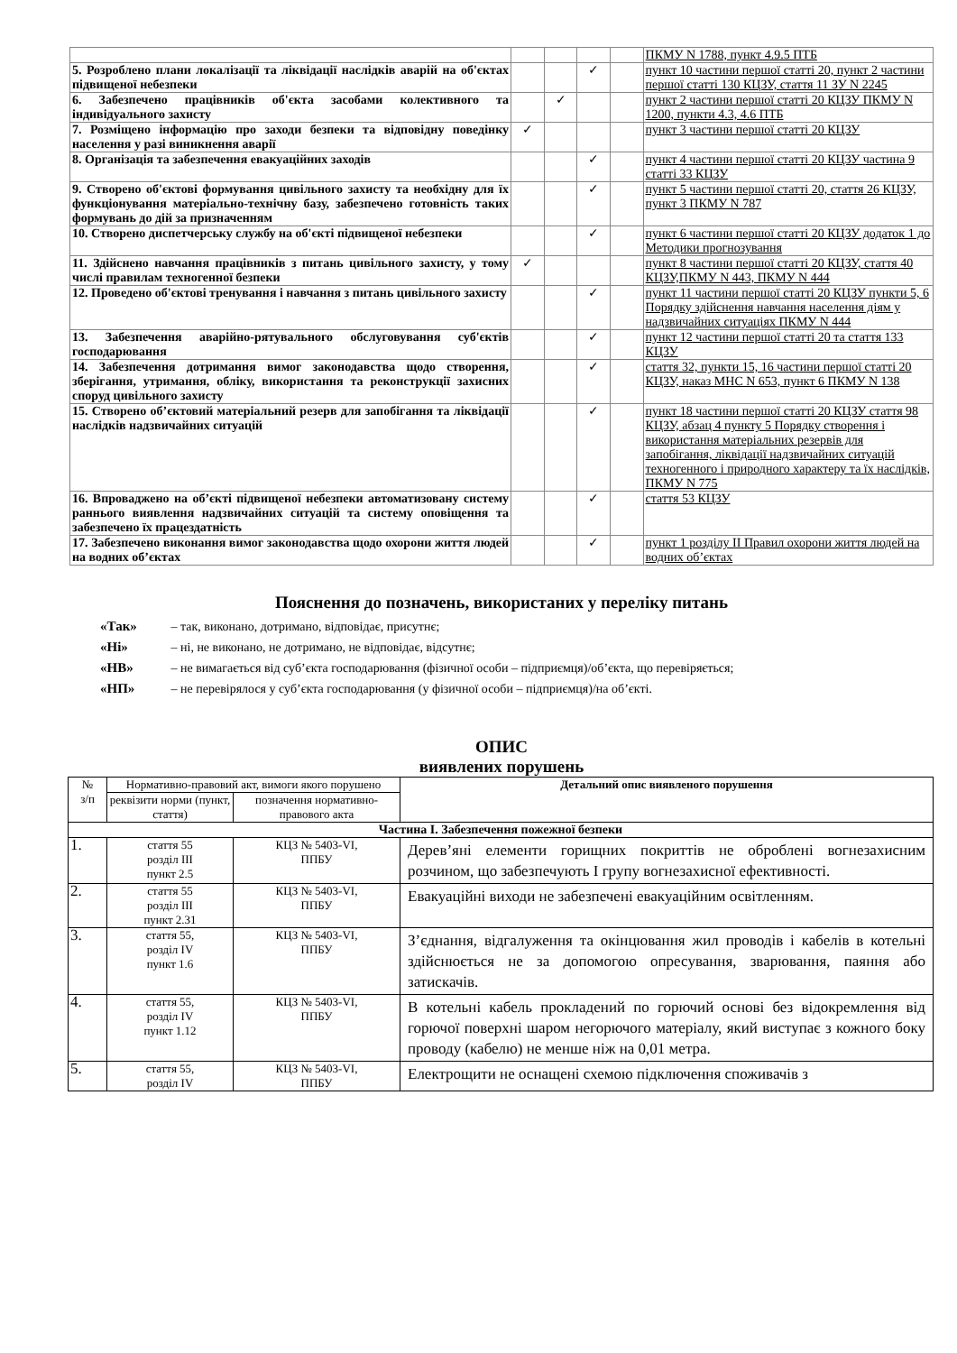| | | | | | ПКМУ N 1788, пункт 4.9.5 ПТБ |
| 5. Розроблено плани локалізації та ліквідації наслідків аварій на об'єктах підвищеної небезпеки | | | ✓ | | пункт 10 частини першої статті 20, пункт 2 частини першої статті 130 КЦЗУ, стаття 11 ЗУ N 2245 |
| 6. Забезпечено працівників об'єкта засобами колективного та індивідуального захисту | | ✓ | | | пункт 2 частини першої статті 20 КЦЗУ ПКМУ N 1200, пункти 4.3, 4.6 ПТБ |
| 7. Розміщено інформацію про заходи безпеки та відповідну поведінку населення у разі виникнення аварії | ✓ | | | | пункт 3 частини першої статті 20 КЦЗУ |
| 8. Організація та забезпечення евакуаційних заходів | | | ✓ | | пункт 4 частини першої статті 20 КЦЗУ частина 9 статті 33 КЦЗУ |
| 9. Створено об'єктові формування цивільного захисту та необхідну для їх функціонування матеріально-технічну базу, забезпечено готовність таких формувань до дій за призначенням | | | ✓ | | пункт 5 частини першої статті 20, стаття 26 КЦЗУ, пункт 3 ПКМУ N 787 |
| 10. Створено диспетчерську службу на об'єкті підвищеної небезпеки | | | ✓ | | пункт 6 частини першої статті 20 КЦЗУ додаток 1 до Методики прогнозування |
| 11. Здійснено навчання працівників з питань цивільного захисту, у тому числі правилам техногенної безпеки | ✓ | | | | пункт 8 частини першої статті 20 КЦЗУ, стаття 40 КЦЗУ,ПКМУ N 443, ПКМУ N 444 |
| 12. Проведено об'єктові тренування і навчання з питань цивільного захисту | | | ✓ | | пункт 11 частини першої статті 20 КЦЗУ пункти 5, 6 Порядку здійснення навчання населення діям у надзвичайних ситуаціях ПКМУ N 444 |
| 13. Забезпечення аварійно-рятувального обслуговування суб'єктів господарювання | | | ✓ | | пункт 12 частини першої статті 20 та стаття 133 КЦЗУ |
| 14. Забезпечення дотримання вимог законодавства щодо створення, зберігання, утримання, обліку, використання та реконструкції захисних споруд цивільного захисту | | | ✓ | | стаття 32, пункти 15, 16 частини першої статті 20 КЦЗУ, наказ МНС N 653, пункт 6 ПКМУ N 138 |
| 15. Створено об’єктовий матеріальний резерв для запобігання та ліквідації наслідків надзвичайних ситуацій | | | ✓ | | пункт 18 частини першої статті 20 КЦЗУ стаття 98 КЦЗУ, абзац 4 пункту 5 Порядку створення і використання матеріальних резервів для запобігання, ліквідації надзвичайних ситуацій техногенного і природного характеру та їх наслідків, ПКМУ N 775 |
| 16. Впроваджено на об’єкті підвищеної небезпеки автоматизовану систему раннього виявлення надзвичайних ситуацій та систему оповіщення та забезпечено їх працездатність | | | ✓ | | стаття 53 КЦЗУ |
| 17. Забезпечено виконання вимог законодавства щодо охорони життя людей на водних об’єктах | | | ✓ | | пункт 1 розділу II Правил охорони життя людей на водних об’єктах |
Пояснення до позначень, використаних у переліку питань
«Так» – так, виконано, дотримано, відповідає, присутнє;
«Ні» – ні, не виконано, не дотримано, не відповідає, відсутнє;
«НВ» – не вимагається від суб’єкта господарювання (фізичної особи – підприємця)/об’єкта, що перевіряється;
«НП» – не перевірялося у суб’єкта господарювання (у фізичної особи – підприємця)/на об’єкті.
ОПИС
виявлених порушень
| № з/п | Нормативно-правовий акт, вимоги якого порушено | | Детальний опис виявленого порушення |
| --- | --- | --- | --- |
| | реквізити норми (пункт, стаття) | позначення нормативно-правового акта | |
| Частина І. Забезпечення пожежної безпеки | | | |
| 1. | стаття 55 розділ III пункт 2.5 | КЦЗ № 5403-VI, ППБУ | Дерев’яні елементи горищних покриттів не оброблені вогнезахисним розчином, що забезпечують I групу вогнезахисної ефективності. |
| 2. | стаття 55 розділ III пункт 2.31 | КЦЗ № 5403-VI, ППБУ | Евакуаційні виходи не забезпечені евакуаційним освітленням. |
| 3. | стаття 55, розділ IV пункт 1.6 | КЦЗ № 5403-VI, ППБУ | З’єднання, відгалуження та окінцювання жил проводів і кабелів в котельні здійснюється не за допомогою опресування, зварювання, паяння або затискачів. |
| 4. | стаття 55, розділ IV пункт 1.12 | КЦЗ № 5403-VI, ППБУ | В котельні кабель прокладений по горючий основі без відокремлення від горючої поверхні шаром негорючого матеріалу, який виступає з кожного боку проводу (кабелю) не менше ніж на 0,01 метра. |
| 5. | стаття 55, розділ IV | КЦЗ № 5403-VI, ППБУ | Електрощити не оснащені схемою підключення споживачів з |